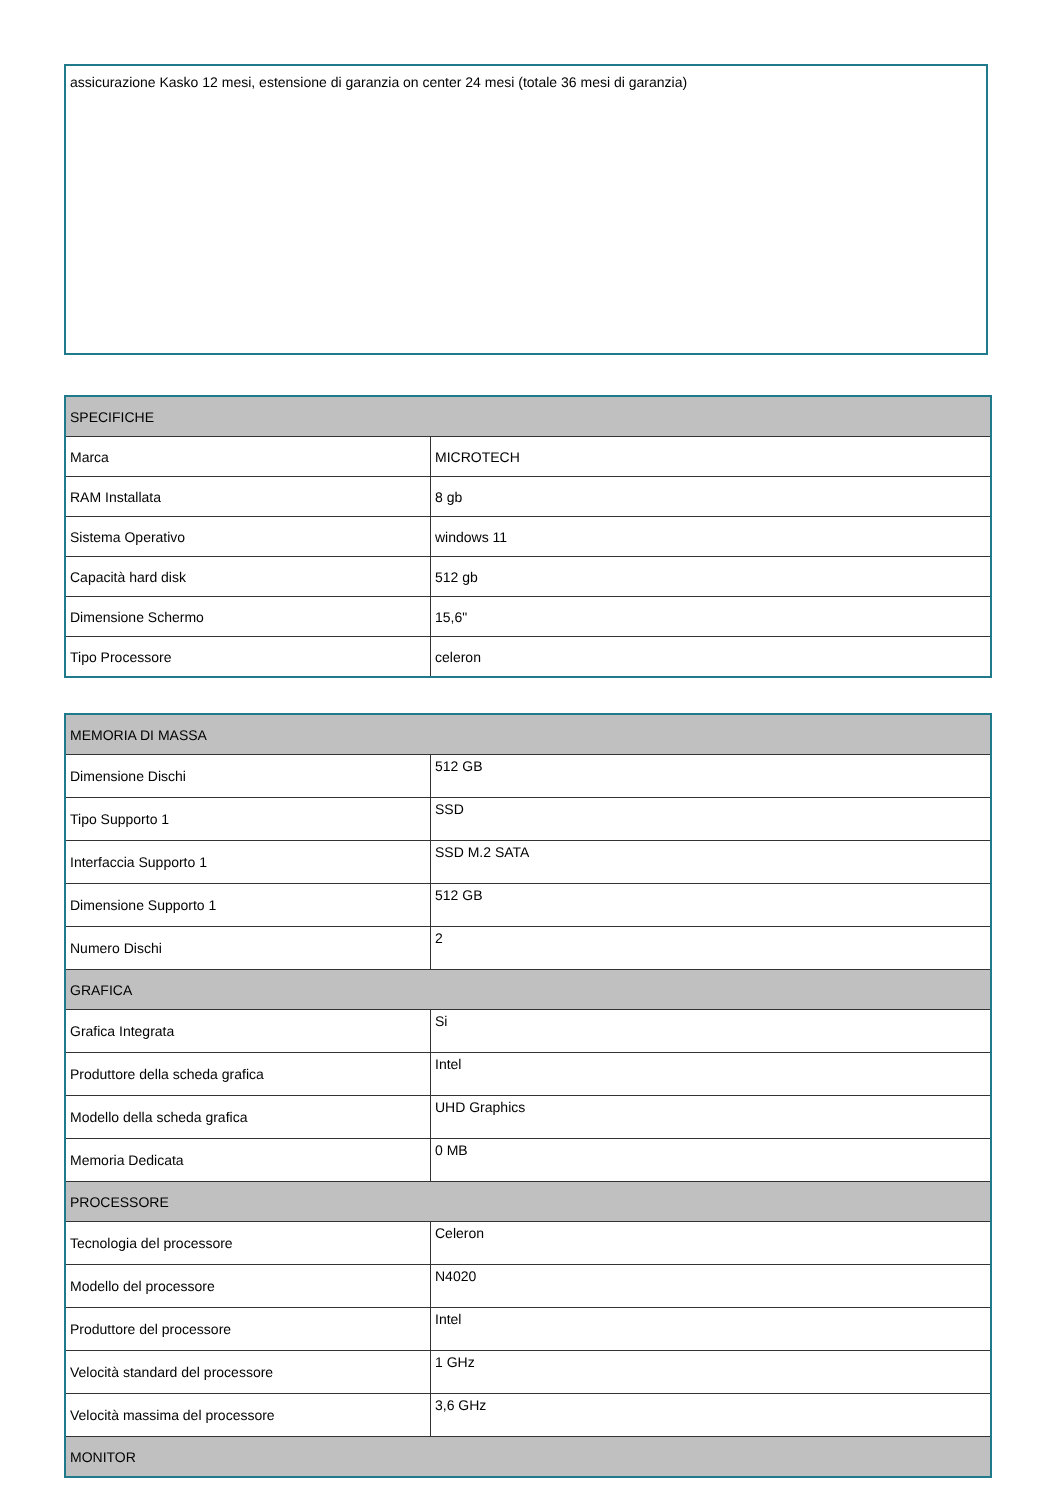assicurazione Kasko 12 mesi, estensione di garanzia on center 24 mesi (totale 36 mesi di garanzia)
| SPECIFICHE | |
| --- | --- |
| Marca | MICROTECH |
| RAM Installata | 8 gb |
| Sistema Operativo | windows 11 |
| Capacità hard disk | 512 gb |
| Dimensione Schermo | 15,6" |
| Tipo Processore | celeron |
| MEMORIA DI MASSA | |
| --- | --- |
| Dimensione Dischi | 512 GB |
| Tipo Supporto 1 | SSD |
| Interfaccia Supporto 1 | SSD M.2 SATA |
| Dimensione Supporto 1 | 512 GB |
| Numero Dischi | 2 |
| GRAFICA | |
| Grafica Integrata | Si |
| Produttore della scheda grafica | Intel |
| Modello della scheda grafica | UHD Graphics |
| Memoria Dedicata | 0 MB |
| PROCESSORE | |
| Tecnologia del processore | Celeron |
| Modello del processore | N4020 |
| Produttore del processore | Intel |
| Velocità standard del processore | 1 GHz |
| Velocità massima del processore | 3,6 GHz |
| MONITOR | |